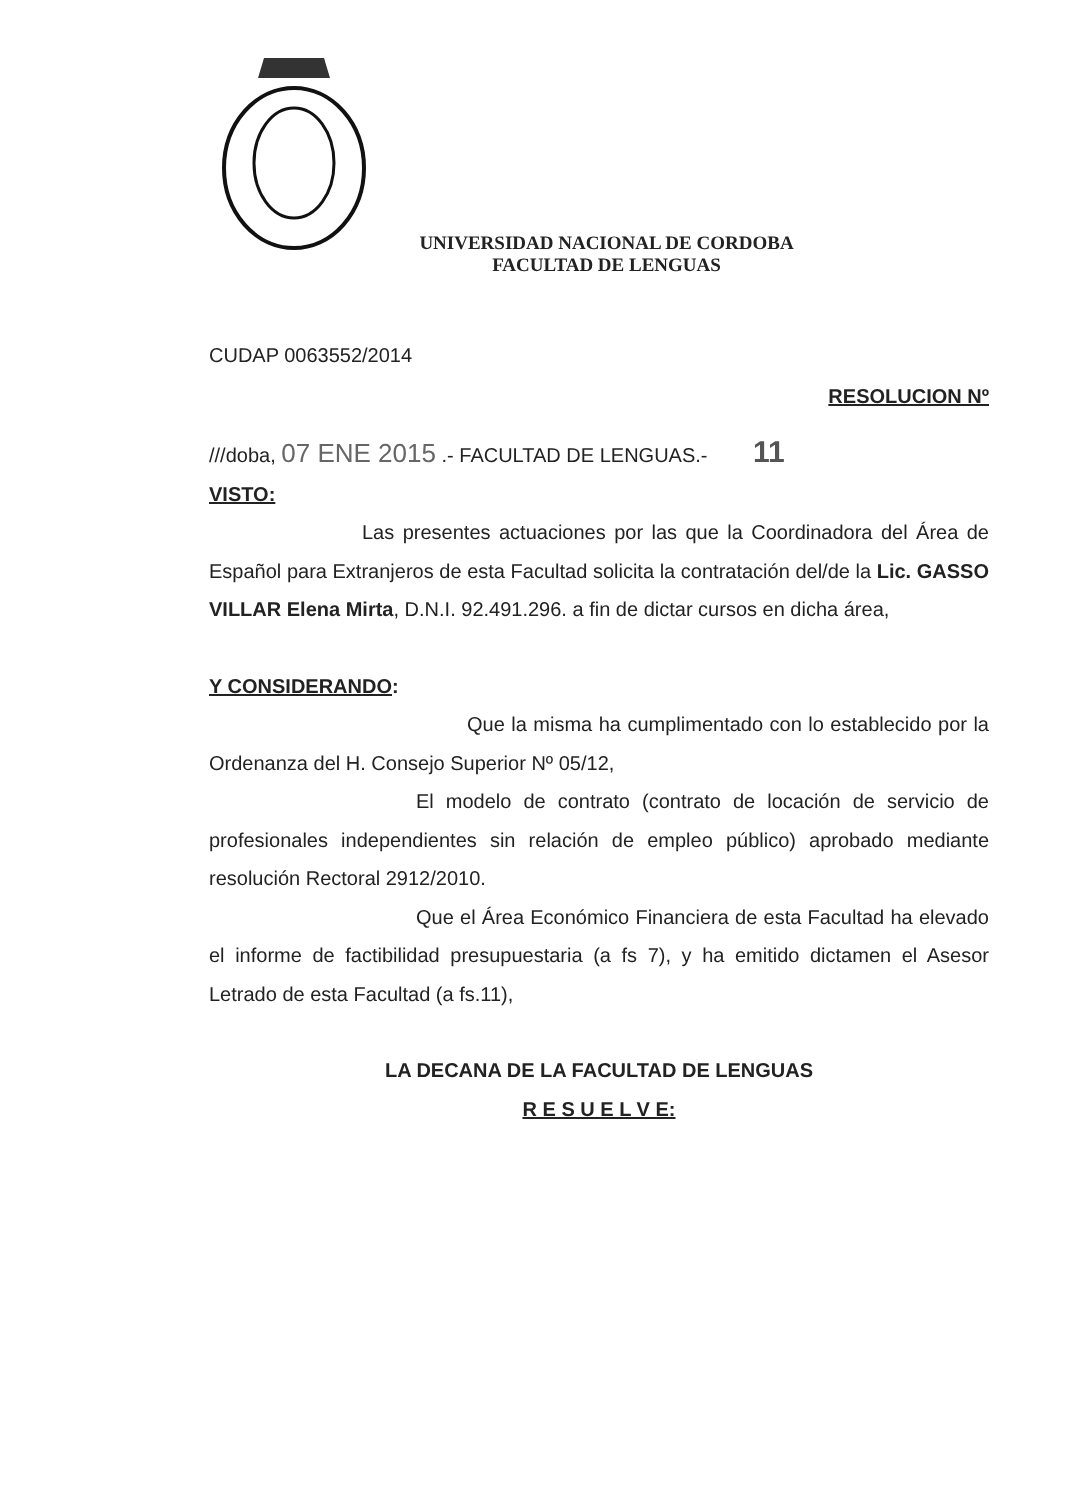UNIVERSIDAD NACIONAL DE CORDOBA
FACULTAD DE LENGUAS
CUDAP 0063552/2014
RESOLUCION Nº
///doba, 07 ENE 2015 .- FACULTAD DE LENGUAS.- 11
VISTO:
Las presentes actuaciones por las que la Coordinadora del Área de Español para Extranjeros de esta Facultad solicita la contratación del/de la Lic. GASSO VILLAR Elena Mirta, D.N.I. 92.491.296. a fin de dictar cursos en dicha área,
Y CONSIDERANDO:
Que la misma ha cumplimentado con lo establecido por la Ordenanza del H. Consejo Superior Nº 05/12,
El modelo de contrato (contrato de locación de servicio de profesionales independientes sin relación de empleo público) aprobado mediante resolución Rectoral 2912/2010.
Que el Área Económico Financiera de esta Facultad ha elevado el informe de factibilidad presupuestaria (a fs 7), y ha emitido dictamen el Asesor Letrado de esta Facultad (a fs.11),
LA DECANA DE LA FACULTAD DE LENGUAS
R E S U E L V E: